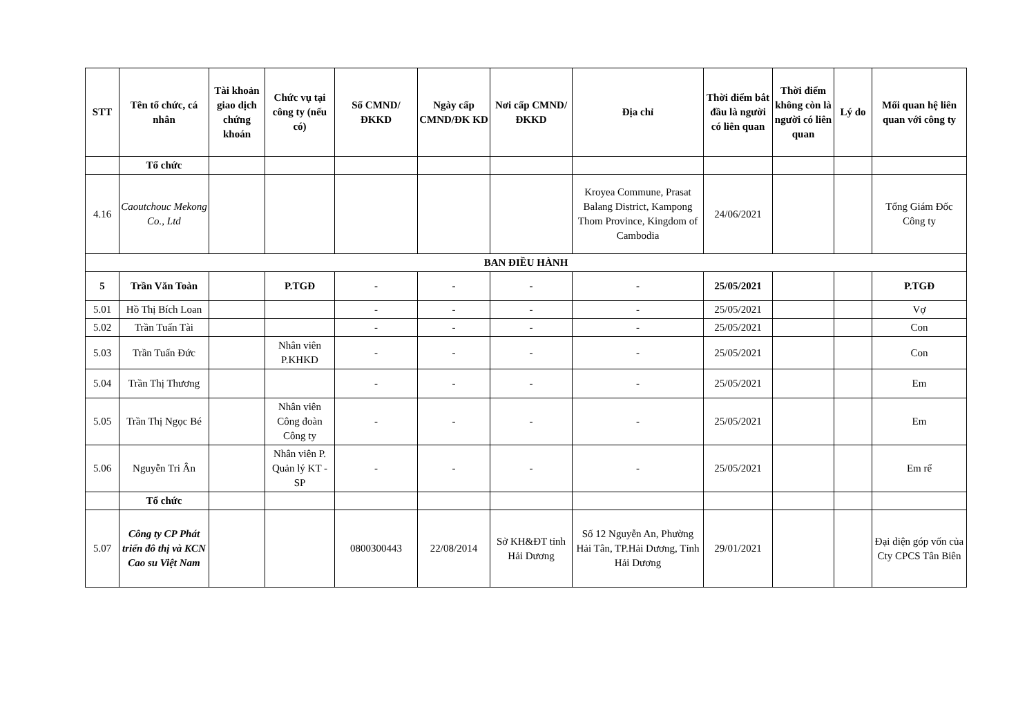| STT | Tên tổ chức, cá nhân | Tài khoản giao dịch chứng khoán | Chức vụ tại công ty (nếu có) | Số CMND/ĐKKD | Ngày cấp CMND/ĐK KD | Nơi cấp CMND/ĐKKD | Địa chỉ | Thời điểm bắt đầu là người có liên quan | Thời điểm không còn là người có liên quan | Lý do | Mối quan hệ liên quan với công ty |
| --- | --- | --- | --- | --- | --- | --- | --- | --- | --- | --- | --- |
| | Tổ chức | | | | | | | | | | |
| 4.16 | Caoutchouc Mekong Co., Ltd | | | | | | Kroyea Commune, Prasat Balang District, Kampong Thom Province, Kingdom of Cambodia | 24/06/2021 | | | Tổng Giám Đốc Công ty |
| BAN ĐIỀU HÀNH | | | | | | | | | | | |
| 5 | Trần Văn Toàn | | P.TGĐ | - | - | - | - | 25/05/2021 | | | P.TGĐ |
| 5.01 | Hồ Thị Bích Loan | | | - | - | - | - | 25/05/2021 | | | Vợ |
| 5.02 | Trần Tuấn Tài | | | - | - | - | - | 25/05/2021 | | | Con |
| 5.03 | Trần Tuấn Đức | | Nhân viên P.KHKD | - | - | - | - | 25/05/2021 | | | Con |
| 5.04 | Trần Thị Thương | | | - | - | - | - | 25/05/2021 | | | Em |
| 5.05 | Trần Thị Ngọc Bé | | Nhân viên Công đoàn Công ty | - | - | - | - | 25/05/2021 | | | Em |
| 5.06 | Nguyễn Tri Ân | | Nhân viên P. Quản lý KT - SP | - | - | - | - | 25/05/2021 | | | Em rể |
| | Tổ chức | | | | | | | | | | |
| 5.07 | Công ty CP Phát triển đô thị và KCN Cao su Việt Nam | | | 0800300443 | 22/08/2014 | Sở KH&ĐT tỉnh Hải Dương | Số 12 Nguyễn An, Phường Hải Tân, TP.Hải Dương, Tỉnh Hải Dương | 29/01/2021 | | | Đại diện góp vốn của Cty CPCS Tân Biên |